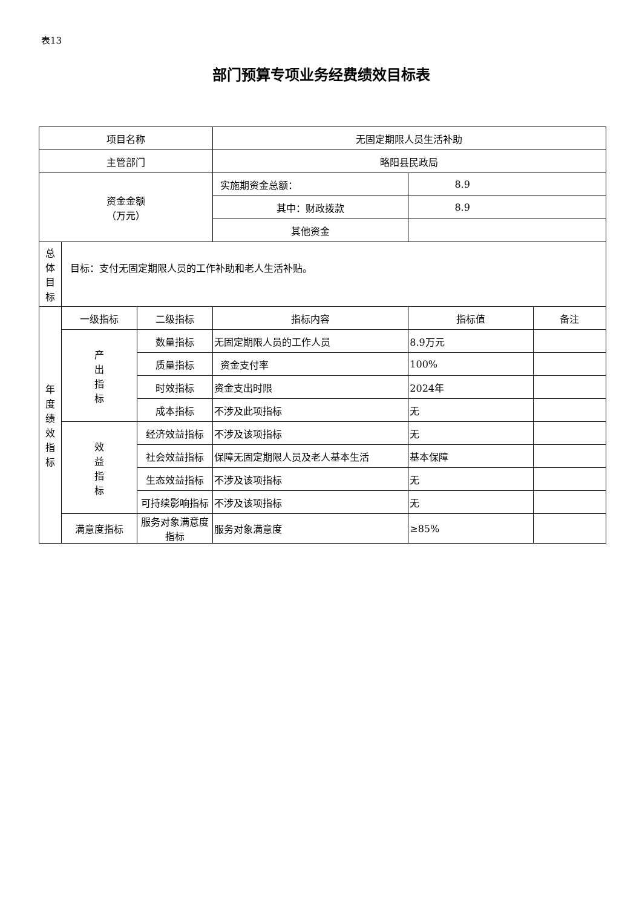表13
部门预算专项业务经费绩效目标表
| 项目名称 | | | 无固定期限人员生活补助 | | |
| 主管部门 | | | 略阳县民政局 | | |
| 资金金额 （万元） | | | 实施期资金总额： | 8.9 | |
| | | | 其中：财政拨款 | 8.9 | |
| | | | 其他资金 | | |
| 总 体 目 标 | 目标：支付无固定期限人员的工作补助和老人生活补贴。 | | | | |
| 年 度 绩 效 指 标 | 一级指标 | 二级指标 | 指标内容 | 指标值 | 备注 |
| | 产 出 指 标 | 数量指标 | 无固定期限人员的工作人员 | 8.9万元 | |
| | | 质量指标 | 资金支付率 | 100% | |
| | | 时效指标 | 资金支出时限 | 2024年 | |
| | | 成本指标 | 不涉及此项指标 | 无 | |
| | 效 益 指 标 | 经济效益指标 | 不涉及该项指标 | 无 | |
| | | 社会效益指标 | 保障无固定期限人员及老人基本生活 | 基本保障 | |
| | | 生态效益指标 | 不涉及该项指标 | 无 | |
| | | 可持续影响指标 | 不涉及该项指标 | 无 | |
| | 满意度指标 | 服务对象满意度指标 | 服务对象满意度 | ≥85% | |